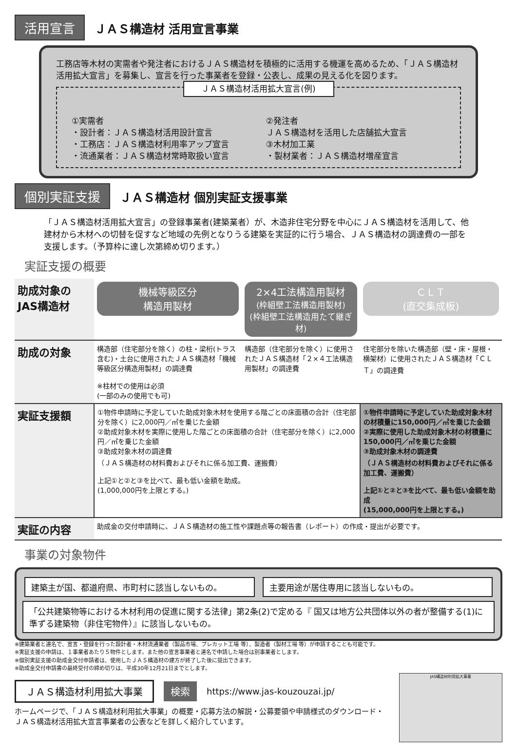活用宣言 ＪＡＳ構造材 活用宣言事業
工務店等木材の実需者や発注者におけるＪＡＳ構造材を積極的に活用する機運を高めるため、「ＪＡＳ構造材活用拡大宣言」を募集し、宣言を行った事業者を登録・公表し、成果の見える化を図ります。
ＪＡＳ構造材活用拡大宣言(例)
①実需者
・設計者：ＪＡＳ構造材活用設計宣言
・工務店：ＪＡＳ構造材利用率アップ宣言
・流通業者：ＪＡＳ構造材常時取扱い宣言
②発注者
ＪＡＳ構造材を活用した店舗拡大宣言
③木材加工業
・製材業者：ＪＡＳ構造材増産宣言
個別実証支援 ＪＡＳ構造材 個別実証支援事業
「ＪＡＳ構造材活用拡大宣言」の登録事業者(建築業者）が、木造非住宅分野を中心にＪＡＳ構造材を活用して、他建材から木材への切替を促すなど地域の先例となりうる建築を実証的に行う場合、ＪＡＳ構造材の調達費の一部を支援します。（予算枠に達し次第締め切ります。）
実証支援の概要
| 助成対象の JAS構造材 | 機械等級区分 構造用製材 | 2×4工法構造用製材 (枠組壁工法構造用製材) (枠組壁工法構造用たて継ぎ材) | ＣＬＴ (直交集成板) |
| 助成の対象 | 構造部（住宅部分を除く）の柱・梁桁(トラス含む)・土台に使用されたＪＡＳ構造材「機械等級区分構造用製材」の調達費 ※柱材での使用は必須 (一部のみの使用でも可) | 構造部（住宅部分を除く）に使用されたＪＡＳ構造材「２×４工法構造用製材」の調達費 | 住宅部分を除いた構造部（壁・床・屋根・横架材）に使用されたＪＡＳ構造材「ＣＬＴ」の調達費 |
| 実証支援額 | ①物件申請時に予定していた助成対象木材を使用する階ごとの床面積の合計（住宅部分を除く）に2,000円／㎡を乗じた金額 ②助成対象木材を実際に使用した階ごとの床面積の合計（住宅部分を除く）に2,000円／㎡を乗じた金額 ③助成対象木材の調達費 （ＪＡＳ構造材の材料費およびそれに係る加工費、運搬費） 上記①と②と③を比べて、最も低い金額を助成。 (1,000,000円を上限とする。) | | ①物件申請時に予定していた助成対象木材の材積量に150,000円／㎥を乗じた金額 ②実際に使用した助成対象木材の材積量に150,000円／㎥を乗じた金額 ③助成対象木材の調達費 （ＪＡＳ構造材の材料費およびそれに係る加工費、運搬費） 上記①と②と③を比べて、最も低い金額を助成 (15,000,000円を上限とする。) |
| 実証の内容 | 助成金の交付申請時に、ＪＡＳ構造材の施工性や課題点等の報告書（レポート）の作成・提出が必要です。 | | |
事業の対象物件
建築主が国、都道府県、市町村に該当しないもの。
主要用途が居住専用に該当しないもの。
「公共建築物等における木材利用の促進に関する法律」第2条(2)で定める『 国又は地方公共団体以外の者が整備する(1)に準ずる建築物（非住宅物件）』に該当しないもの。
※建築業者と連名で、宣言・登録を行った設計者・木材流通業者（製品市場、プレカット工場 等）、製造者（製材工場 等）が申請することも可能です。
※実証支援の申請は、１事業者あたり５物件とします。また他の宣言事業者と連名で申請した場合は別事業者とします。
※個別実証支援の助成金交付申請者は、使用したＪＡＳ構造材の建方が終了した後に提出できます。
※助成金交付申請書の最終受付の締め切りは、平成30年12月21日までとします。
ＪＡＳ構造材利用拡大事業 検索 https://www.jas-kouzouzai.jp/
ホームページで、「ＪＡＳ構造材利用拡大事業」の概要・応募方法の解説・公募要領や申請様式のダウンロード・ＪＡＳ構造材活用拡大宣言事業者の公表などを詳しく紹介しています。
JAS構造材利用拡大事業